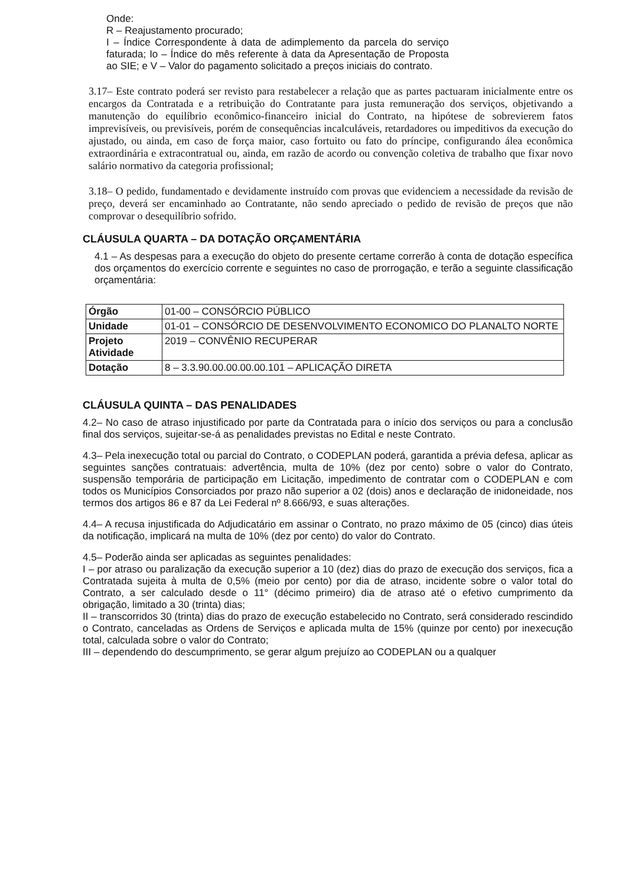Onde:
R – Reajustamento procurado;
I – Índice Correspondente à data de adimplemento da parcela do serviço faturada; Io – Índice do mês referente à data da Apresentação de Proposta ao SIE; e V – Valor do pagamento solicitado a preços iniciais do contrato.
3.17– Este contrato poderá ser revisto para restabelecer a relação que as partes pactuaram inicialmente entre os encargos da Contratada e a retribuição do Contratante para justa remuneração dos serviços, objetivando a manutenção do equilíbrio econômico-financeiro inicial do Contrato, na hipótese de sobrevierem fatos imprevisíveis, ou previsíveis, porém de consequências incalculáveis, retardadores ou impeditivos da execução do ajustado, ou ainda, em caso de força maior, caso fortuito ou fato do príncipe, configurando álea econômica extraordinária e extracontratual ou, ainda, em razão de acordo ou convenção coletiva de trabalho que fixar novo salário normativo da categoria profissional;
3.18– O pedido, fundamentado e devidamente instruído com provas que evidenciem a necessidade da revisão de preço, deverá ser encaminhado ao Contratante, não sendo apreciado o pedido de revisão de preços que não comprovar o desequilíbrio sofrido.
CLÁUSULA QUARTA – DA DOTAÇÃO ORÇAMENTÁRIA
4.1 – As despesas para a execução do objeto do presente certame correrão à conta de dotação específica dos orçamentos do exercício corrente e seguintes no caso de prorrogação, e terão a seguinte classificação orçamentária:
| Órgão | 01-00 – CONSÓRCIO PÚBLICO |
| Unidade | 01-01 – CONSÓRCIO DE DESENVOLVIMENTO ECONOMICO DO PLANALTO NORTE |
| Projeto Atividade | 2019 – CONVÊNIO RECUPERAR |
| Dotação | 8 – 3.3.90.00.00.00.00.101 – APLICAÇÃO DIRETA |
CLÁUSULA QUINTA – DAS PENALIDADES
4.2– No caso de atraso injustificado por parte da Contratada para o início dos serviços ou para a conclusão final dos serviços, sujeitar-se-á as penalidades previstas no Edital e neste Contrato.
4.3– Pela inexecução total ou parcial do Contrato, o CODEPLAN poderá, garantida a prévia defesa, aplicar as seguintes sanções contratuais: advertência, multa de 10% (dez por cento) sobre o valor do Contrato, suspensão temporária de participação em Licitação, impedimento de contratar com o CODEPLAN e com todos os Municípios Consorciados por prazo não superior a 02 (dois) anos e declaração de inidoneidade, nos termos dos artigos 86 e 87 da Lei Federal nº 8.666/93, e suas alterações.
4.4– A recusa injustificada do Adjudicatário em assinar o Contrato, no prazo máximo de 05 (cinco) dias úteis da notificação, implicará na multa de 10% (dez por cento) do valor do Contrato.
4.5– Poderão ainda ser aplicadas as seguintes penalidades:
I – por atraso ou paralização da execução superior a 10 (dez) dias do prazo de execução dos serviços, fica a Contratada sujeita à multa de 0,5% (meio por cento) por dia de atraso, incidente sobre o valor total do Contrato, a ser calculado desde o 11° (décimo primeiro) dia de atraso até o efetivo cumprimento da obrigação, limitado a 30 (trinta) dias;
II – transcorridos 30 (trinta) dias do prazo de execução estabelecido no Contrato, será considerado rescindido o Contrato, canceladas as Ordens de Serviços e aplicada multa de 15% (quinze por cento) por inexecução total, calculada sobre o valor do Contrato;
III – dependendo do descumprimento, se gerar algum prejuízo ao CODEPLAN ou a qualquer